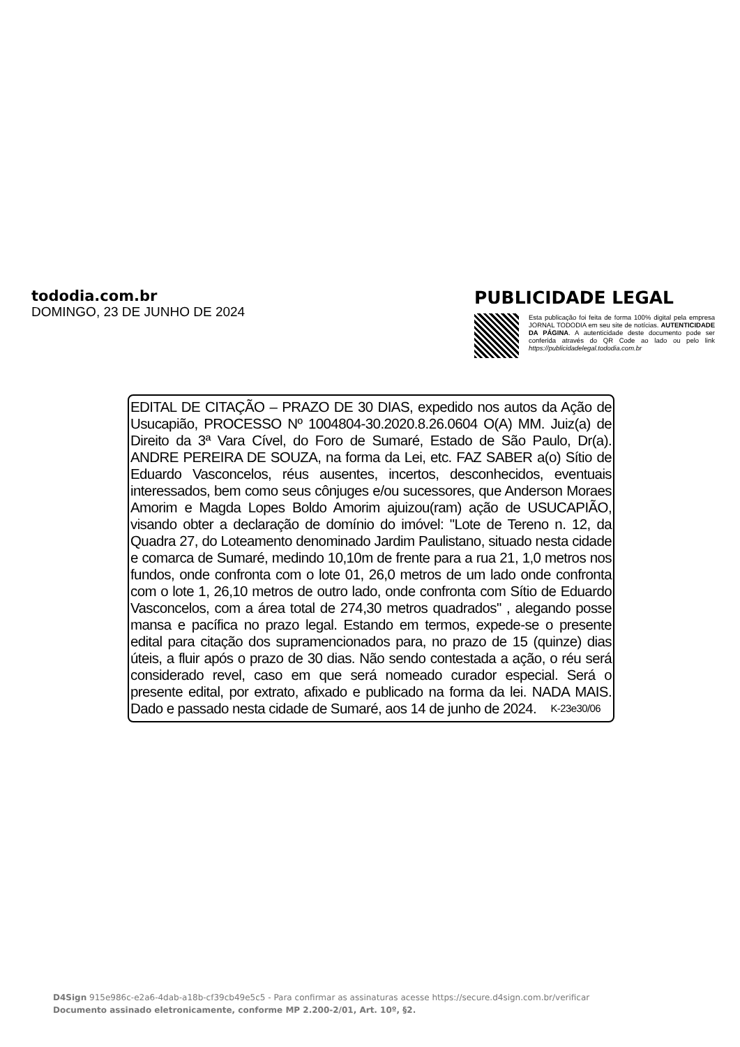tododia.com.br
DOMINGO, 23 DE JUNHO DE 2024
PUBLICIDADE LEGAL
Esta publicação foi feita de forma 100% digital pela empresa JORNAL TODODIA em seu site de notícias. AUTENTICIDADE DA PÁGINA. A autenticidade deste documento pode ser conferida através do QR Code ao lado ou pelo link https://publicidadelegal.tododia.com.br
EDITAL DE CITAÇÃO – PRAZO DE 30 DIAS, expedido nos autos da Ação de Usucapião, PROCESSO Nº 1004804-30.2020.8.26.0604 O(A) MM. Juiz(a) de Direito da 3ª Vara Cível, do Foro de Sumaré, Estado de São Paulo, Dr(a). ANDRE PEREIRA DE SOUZA, na forma da Lei, etc. FAZ SABER a(o) Sítio de Eduardo Vasconcelos, réus ausentes, incertos, desconhecidos, eventuais interessados, bem como seus cônjuges e/ou sucessores, que Anderson Moraes Amorim e Magda Lopes Boldo Amorim ajuizou(ram) ação de USUCAPIÃO, visando obter a declaração de domínio do imóvel: "Lote de Tereno n. 12, da Quadra 27, do Loteamento denominado Jardim Paulistano, situado nesta cidade e comarca de Sumaré, medindo 10,10m de frente para a rua 21, 1,0 metros nos fundos, onde confronta com o lote 01, 26,0 metros de um lado onde confronta com o lote 1, 26,10 metros de outro lado, onde confronta com Sítio de Eduardo Vasconcelos, com a área total de 274,30 metros quadrados" , alegando posse mansa e pacífica no prazo legal. Estando em termos, expede-se o presente edital para citação dos supramencionados para, no prazo de 15 (quinze) dias úteis, a fluir após o prazo de 30 dias. Não sendo contestada a ação, o réu será considerado revel, caso em que será nomeado curador especial. Será o presente edital, por extrato, afixado e publicado na forma da lei. NADA MAIS. Dado e passado nesta cidade de Sumaré, aos 14 de junho de 2024. K-23e30/06
D4Sign 915e986c-e2a6-4dab-a18b-cf39cb49e5c5 - Para confirmar as assinaturas acesse https://secure.d4sign.com.br/verificar
Documento assinado eletronicamente, conforme MP 2.200-2/01, Art. 10º, §2.